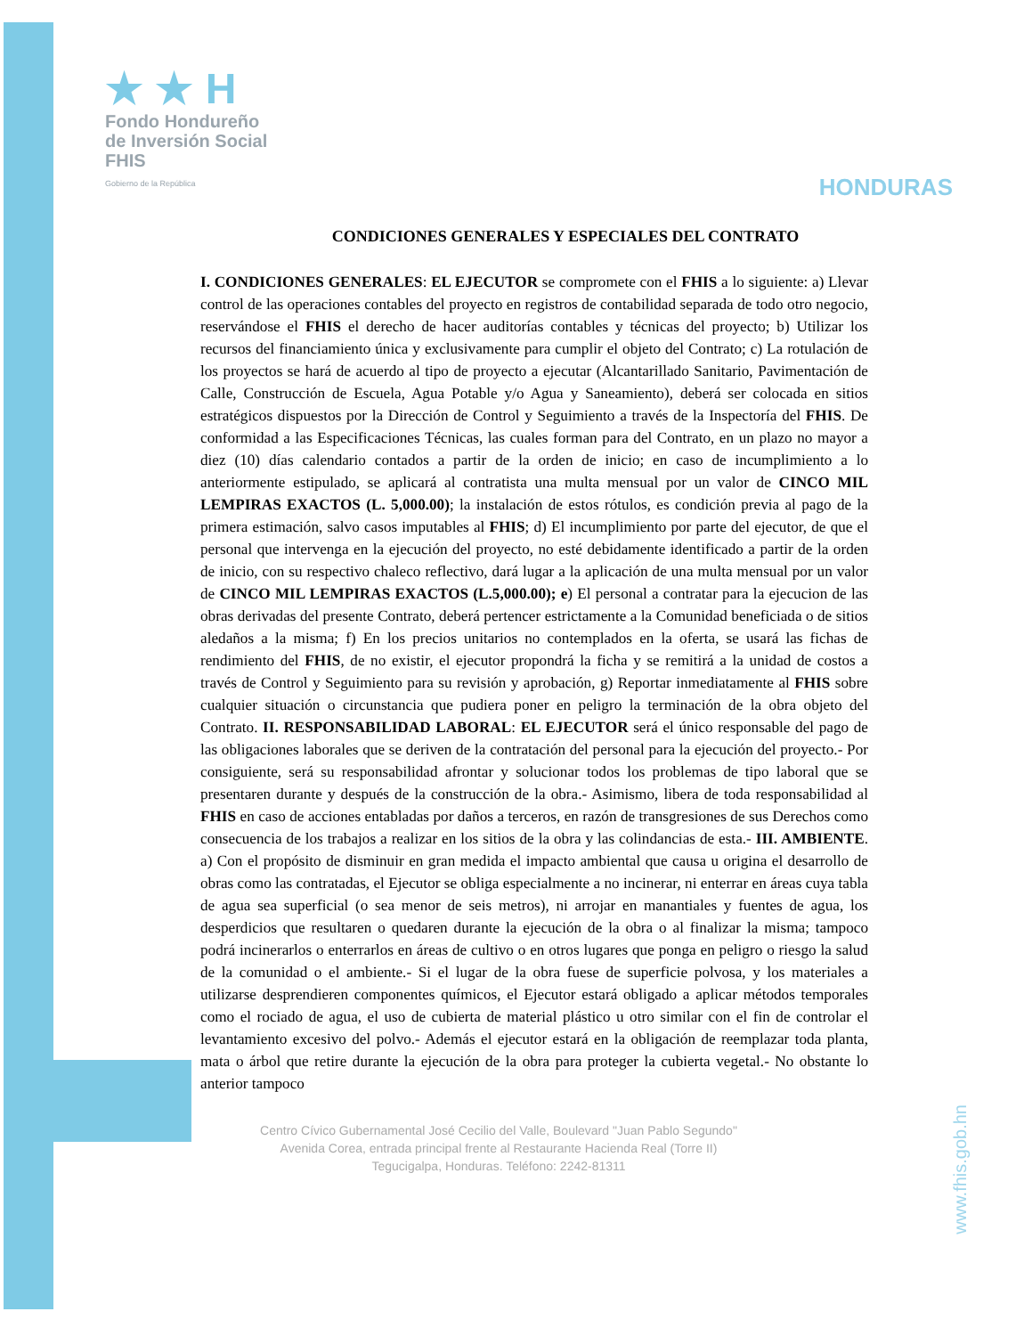★ ★ H
Fondo Hondureño
de Inversión Social
FHIS
Gobierno de la República
HONDURAS
CONDICIONES GENERALES Y ESPECIALES DEL CONTRATO
I. CONDICIONES GENERALES: EL EJECUTOR se compromete con el FHIS a lo siguiente: a) Llevar control de las operaciones contables del proyecto en registros de contabilidad separada de todo otro negocio, reservándose el FHIS el derecho de hacer auditorías contables y técnicas del proyecto; b) Utilizar los recursos del financiamiento única y exclusivamente para cumplir el objeto del Contrato; c) La rotulación de los proyectos se hará de acuerdo al tipo de proyecto a ejecutar (Alcantarillado Sanitario, Pavimentación de Calle, Construcción de Escuela, Agua Potable y/o Agua y Saneamiento), deberá ser colocada en sitios estratégicos dispuestos por la Dirección de Control y Seguimiento a través de la Inspectoría del FHIS. De conformidad a las Especificaciones Técnicas, las cuales forman para del Contrato, en un plazo no mayor a diez (10) días calendario contados a partir de la orden de inicio; en caso de incumplimiento a lo anteriormente estipulado, se aplicará al contratista una multa mensual por un valor de CINCO MIL LEMPIRAS EXACTOS (L. 5,000.00); la instalación de estos rótulos, es condición previa al pago de la primera estimación, salvo casos imputables al FHIS; d) El incumplimiento por parte del ejecutor, de que el personal que intervenga en la ejecución del proyecto, no esté debidamente identificado a partir de la orden de inicio, con su respectivo chaleco reflectivo, dará lugar a la aplicación de una multa mensual por un valor de CINCO MIL LEMPIRAS EXACTOS (L.5,000.00); e) El personal a contratar para la ejecucion de las obras derivadas del presente Contrato, deberá pertencer estrictamente a la Comunidad beneficiada o de sitios aledaños a la misma; f) En los precios unitarios no contemplados en la oferta, se usará las fichas de rendimiento del FHIS, de no existir, el ejecutor propondrá la ficha y se remitirá a la unidad de costos a través de Control y Seguimiento para su revisión y aprobación, g) Reportar inmediatamente al FHIS sobre cualquier situación o circunstancia que pudiera poner en peligro la terminación de la obra objeto del Contrato. II. RESPONSABILIDAD LABORAL: EL EJECUTOR será el único responsable del pago de las obligaciones laborales que se deriven de la contratación del personal para la ejecución del proyecto.- Por consiguiente, será su responsabilidad afrontar y solucionar todos los problemas de tipo laboral que se presentaren durante y después de la construcción de la obra.- Asimismo, libera de toda responsabilidad al FHIS en caso de acciones entabladas por daños a terceros, en razón de transgresiones de sus Derechos como consecuencia de los trabajos a realizar en los sitios de la obra y las colindancias de esta.- III. AMBIENTE. a) Con el propósito de disminuir en gran medida el impacto ambiental que causa u origina el desarrollo de obras como las contratadas, el Ejecutor se obliga especialmente a no incinerar, ni enterrar en áreas cuya tabla de agua sea superficial (o sea menor de seis metros), ni arrojar en manantiales y fuentes de agua, los desperdicios que resultaren o quedaren durante la ejecución de la obra o al finalizar la misma; tampoco podrá incinerarlos o enterrarlos en áreas de cultivo o en otros lugares que ponga en peligro o riesgo la salud de la comunidad o el ambiente.- Si el lugar de la obra fuese de superficie polvosa, y los materiales a utilizarse desprendieren componentes químicos, el Ejecutor estará obligado a aplicar métodos temporales como el rociado de agua, el uso de cubierta de material plástico u otro similar con el fin de controlar el levantamiento excesivo del polvo.- Además el ejecutor estará en la obligación de reemplazar toda planta, mata o árbol que retire durante la ejecución de la obra para proteger la cubierta vegetal.- No obstante lo anterior tampoco
Centro Cívico Gubernamental José Cecilio del Valle, Boulevard "Juan Pablo Segundo"
Avenida Corea, entrada principal frente al Restaurante Hacienda Real (Torre II)
Tegucigalpa, Honduras. Teléfono: 2242-81311
www.fhis.gob.hn